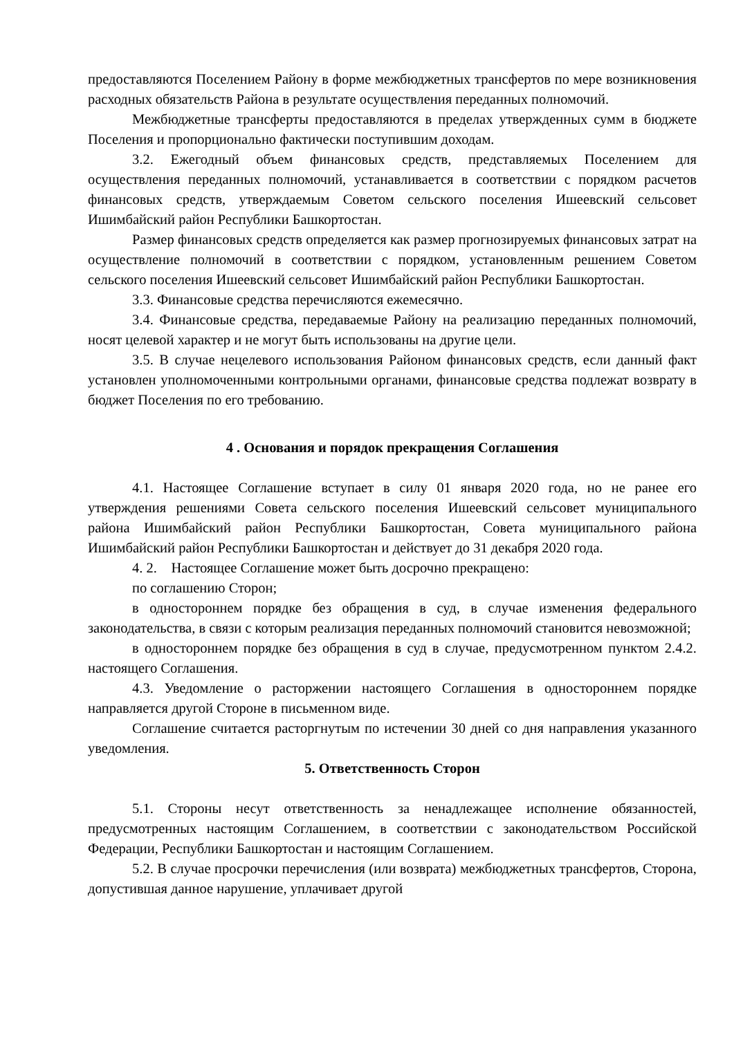предоставляются Поселением Району в форме межбюджетных трансфертов по мере возникновения расходных обязательств Района в результате осуществления переданных полномочий.
Межбюджетные трансферты предоставляются в пределах утвержденных сумм в бюджете Поселения и пропорционально фактически поступившим доходам.
3.2. Ежегодный объем финансовых средств, представляемых Поселением для осуществления переданных полномочий, устанавливается в соответствии с порядком расчетов финансовых средств, утверждаемым Советом сельского поселения Ишеевский сельсовет Ишимбайский район Республики Башкортостан.
Размер финансовых средств определяется как размер прогнозируемых финансовых затрат на осуществление полномочий в соответствии с порядком, установленным решением Советом сельского поселения Ишеевский сельсовет Ишимбайский район Республики Башкортостан.
3.3. Финансовые средства перечисляются ежемесячно.
3.4. Финансовые средства, передаваемые Району на реализацию переданных полномочий, носят целевой характер и не могут быть использованы на другие цели.
3.5. В случае нецелевого использования Районом финансовых средств, если данный факт установлен уполномоченными контрольными органами, финансовые средства подлежат возврату в бюджет Поселения по его требованию.
4 . Основания и порядок прекращения Соглашения
4.1. Настоящее Соглашение вступает в силу 01 января 2020 года, но не ранее его утверждения решениями Совета сельского поселения Ишеевский сельсовет муниципального района Ишимбайский район Республики Башкортостан, Совета муниципального района Ишимбайский район Республики Башкортостан и действует до 31 декабря 2020 года.
4. 2. Настоящее Соглашение может быть досрочно прекращено:
по соглашению Сторон;
в одностороннем порядке без обращения в суд, в случае изменения федерального законодательства, в связи с которым реализация переданных полномочий становится невозможной;
в одностороннем порядке без обращения в суд в случае, предусмотренном пунктом 2.4.2. настоящего Соглашения.
4.3. Уведомление о расторжении настоящего Соглашения в одностороннем порядке направляется другой Стороне в письменном виде.
Соглашение считается расторгнутым по истечении 30 дней со дня направления указанного уведомления.
5. Ответственность Сторон
5.1. Стороны несут ответственность за ненадлежащее исполнение обязанностей, предусмотренных настоящим Соглашением, в соответствии с законодательством Российской Федерации, Республики Башкортостан и настоящим Соглашением.
5.2. В случае просрочки перечисления (или возврата) межбюджетных трансфертов, Сторона, допустившая данное нарушение, уплачивает другой